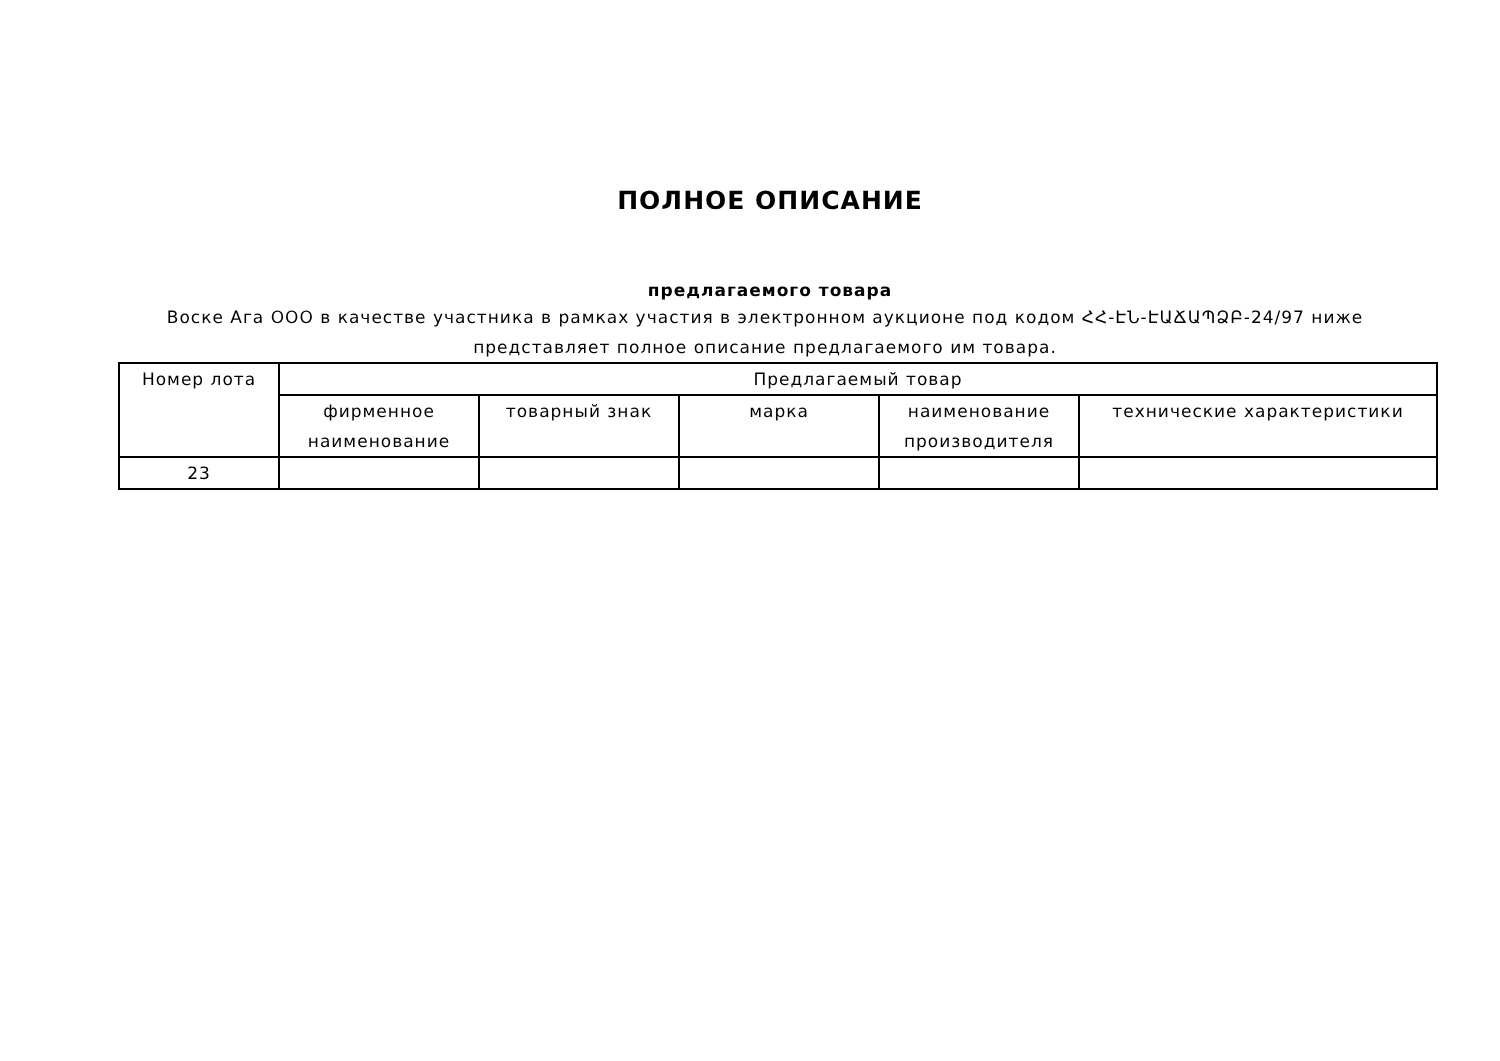ПОЛНОЕ ОПИСАНИЕ
предлагаемого товара
Воске Ага ООО в качестве участника в рамках участия в электронном аукционе под кодом ՀՀ-ԷՆ-ԷԱՃԱՊՁԲ-24/97 ниже представляет полное описание предлагаемого им товара.
| Номер лота | Предлагаемый товар | | | | |
| --- | --- | --- | --- | --- | --- |
| | фирменное наименование | товарный знак | марка | наименование производителя | технические характеристики |
| 23 | | | | | |